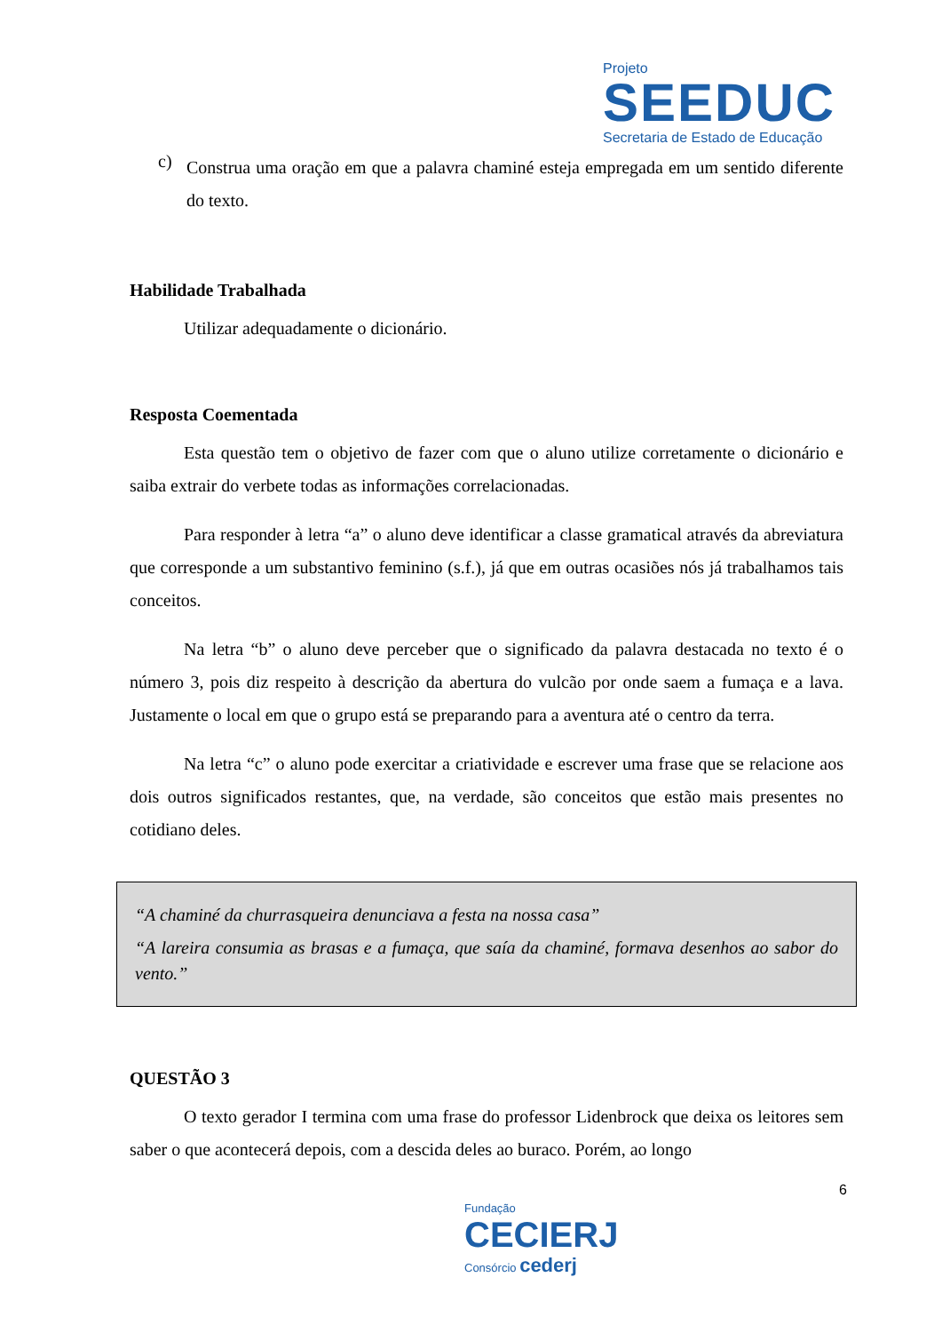Projeto
SEEDUC
Secretaria de Estado de Educação
c)
Construa uma oração em que a palavra chaminé esteja empregada em um sentido diferente do texto.
Habilidade Trabalhada
Utilizar adequadamente o dicionário.
Resposta Coementada
Esta questão tem o objetivo de fazer com que o aluno utilize corretamente o dicionário e saiba extrair do verbete todas as informações correlacionadas.
Para responder à letra “a” o aluno deve identificar a classe gramatical através da abreviatura que corresponde a um substantivo feminino (s.f.), já que em outras ocasiões nós já trabalhamos tais conceitos.
Na letra “b” o aluno deve perceber que o significado da palavra destacada no texto é o número 3, pois diz respeito à descrição da abertura do vulcão por onde saem a fumaça e a lava. Justamente o local em que o grupo está se preparando para a aventura até o centro da terra.
Na letra “c” o aluno pode exercitar a criatividade e escrever uma frase que se relacione aos dois outros significados restantes, que, na verdade, são conceitos que estão mais presentes no cotidiano deles.
“A chaminé da churrasqueira denunciava a festa na nossa casa”
“A lareira consumia as brasas e a fumaça, que saía da chaminé, formava desenhos ao sabor do vento.”
QUESTÃO 3
O texto gerador I termina com uma frase do professor Lidenbrock que deixa os leitores sem saber o que acontecerá depois, com a descida deles ao buraco. Porém, ao longo
6
Fundação
CECIERJ
Consórcio cederj